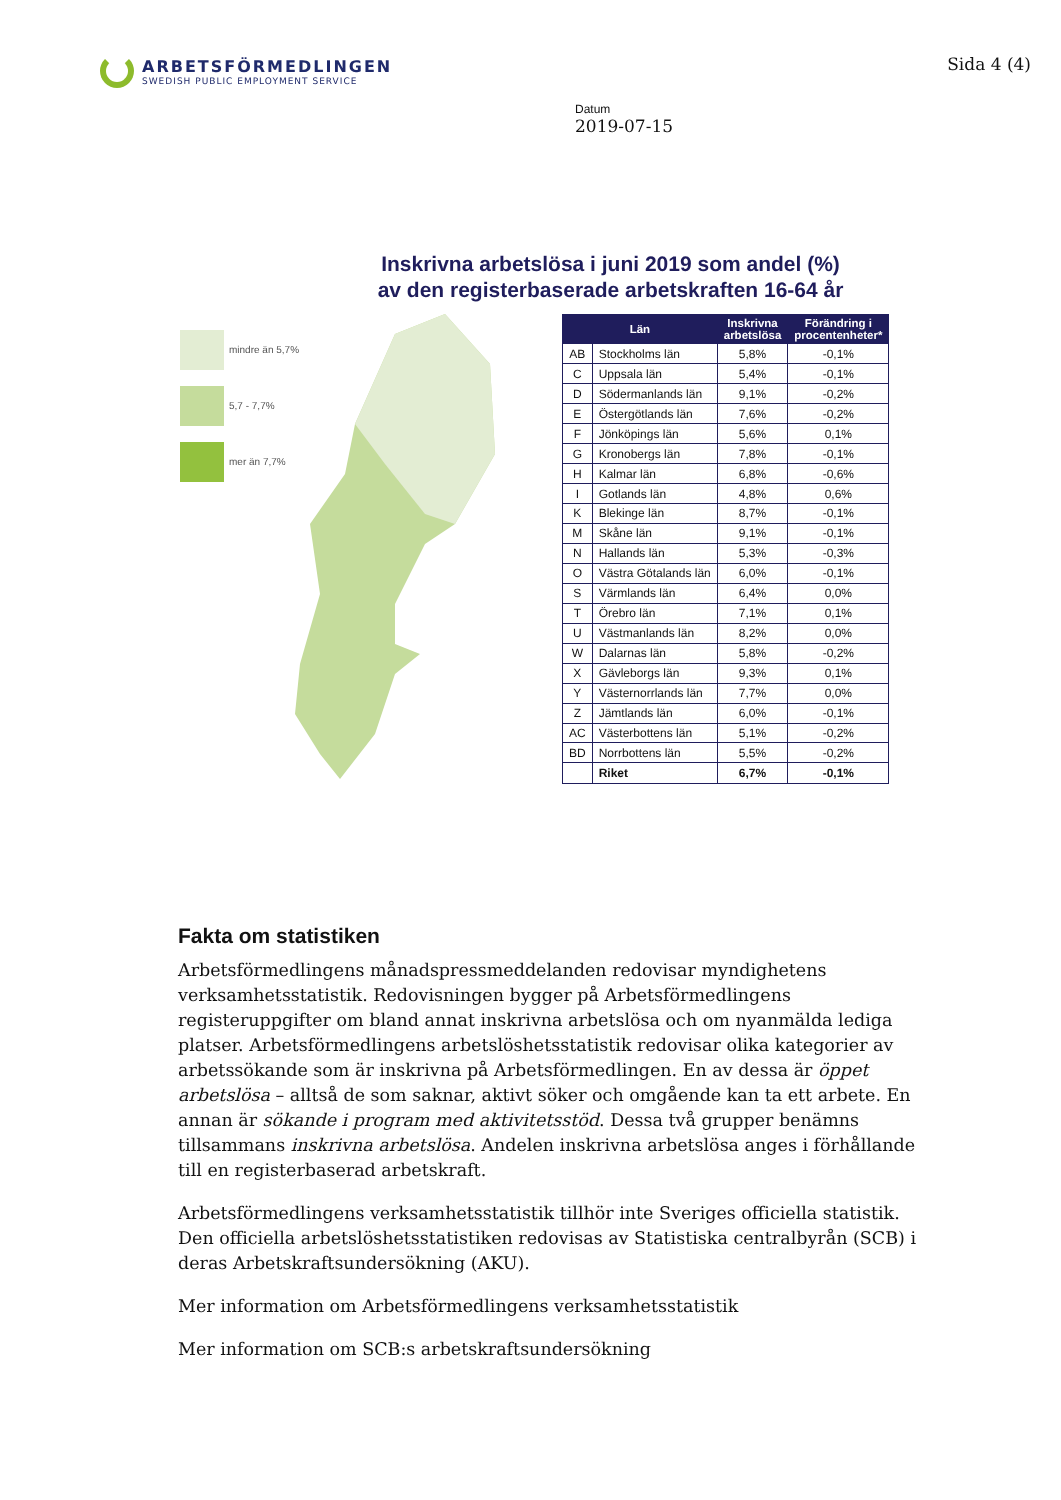ARBETSFÖRMEDLINGEN
SWEDISH PUBLIC EMPLOYMENT SERVICE
Sida 4 (4)
Datum
2019-07-15
Inskrivna arbetslösa i juni 2019 som andel (%)
av den registerbaserade arbetskraften 16-64 år
mindre än 5,7%
5,7 - 7,7%
mer än 7,7%
| Län | | Inskrivna arbetslösa | Förändring i procentenheter* |
| --- | --- | --- | --- |
| AB | Stockholms län | 5,8% | -0,1% |
| C | Uppsala län | 5,4% | -0,1% |
| D | Södermanlands län | 9,1% | -0,2% |
| E | Östergötlands län | 7,6% | -0,2% |
| F | Jönköpings län | 5,6% | 0,1% |
| G | Kronobergs län | 7,8% | -0,1% |
| H | Kalmar län | 6,8% | -0,6% |
| I | Gotlands län | 4,8% | 0,6% |
| K | Blekinge län | 8,7% | -0,1% |
| M | Skåne län | 9,1% | -0,1% |
| N | Hallands län | 5,3% | -0,3% |
| O | Västra Götalands län | 6,0% | -0,1% |
| S | Värmlands län | 6,4% | 0,0% |
| T | Örebro län | 7,1% | 0,1% |
| U | Västmanlands län | 8,2% | 0,0% |
| W | Dalarnas län | 5,8% | -0,2% |
| X | Gävleborgs län | 9,3% | 0,1% |
| Y | Västernorrlands län | 7,7% | 0,0% |
| Z | Jämtlands län | 6,0% | -0,1% |
| AC | Västerbottens län | 5,1% | -0,2% |
| BD | Norrbottens län | 5,5% | -0,2% |
| | Riket | 6,7% | -0,1% |
Fakta om statistiken
Arbetsförmedlingens månadspressmeddelanden redovisar myndighetens verksamhetsstatistik. Redovisningen bygger på Arbetsförmedlingens registeruppgifter om bland annat inskrivna arbetslösa och om nyanmälda lediga platser. Arbetsförmedlingens arbetslöshetsstatistik redovisar olika kategorier av arbetssökande som är inskrivna på Arbetsförmedlingen. En av dessa är öppet arbetslösa – alltså de som saknar, aktivt söker och omgående kan ta ett arbete. En annan är sökande i program med aktivitetsstöd. Dessa två grupper benämns tillsammans inskrivna arbetslösa. Andelen inskrivna arbetslösa anges i förhållande till en registerbaserad arbetskraft.
Arbetsförmedlingens verksamhetsstatistik tillhör inte Sveriges officiella statistik. Den officiella arbetslöshetsstatistiken redovisas av Statistiska centralbyrån (SCB) i deras Arbetskraftsundersökning (AKU).
Mer information om Arbetsförmedlingens verksamhetsstatistik
Mer information om SCB:s arbetskraftsundersökning